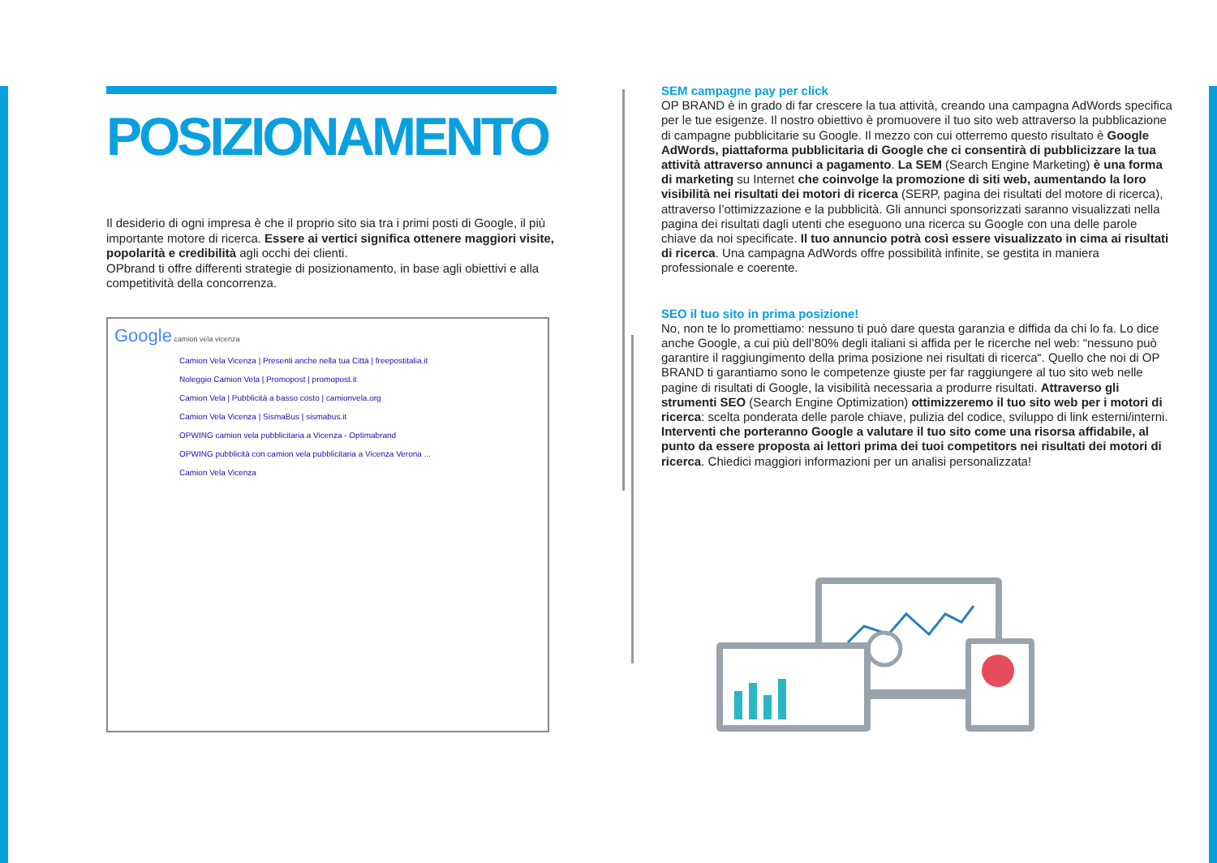POSIZIONAMENTO
Il desiderio di ogni impresa è che il proprio sito sia tra i primi posti di Google, il più importante motore di ricerca. Essere ai vertici significa ottenere maggiori visite, popolarità e credibilità agli occhi dei clienti.
OPbrand ti offre differenti strategie di posizionamento, in base agli obiettivi e alla competitività della concorrenza.
Google camion vela vicenza
Camion Vela Vicenza | Presenti anche nella tua Città | freepostitalia.it
Noleggio Camion Vela | Promopost | promopost.it
Camion Vela | Pubblicità a basso costo | camionvela.org
Camion Vela Vicenza | SismaBus | sismabus.it
OPWING camion vela pubblicitaria a Vicenza - Optimabrand
OPWING pubblicità con camion vela pubblicitaria a Vicenza Verona ...
Camion Vela Vicenza
SEM campagne pay per click
OP BRAND è in grado di far crescere la tua attività, creando una campagna AdWords specifica per le tue esigenze. Il nostro obiettivo è promuovere il tuo sito web attraverso la pubblicazione di campagne pubblicitarie su Google. Il mezzo con cui otterremo questo risultato è Google AdWords, piattaforma pubblicitaria di Google che ci consentirà di pubblicizzare la tua attività attraverso annunci a pagamento. La SEM (Search Engine Marketing) è una forma di marketing su Internet che coinvolge la promozione di siti web, aumentando la loro visibilità nei risultati dei motori di ricerca (SERP, pagina dei risultati del motore di ricerca), attraverso l’ottimizzazione e la pubblicità. Gli annunci sponsorizzati saranno visualizzati nella pagina dei risultati dagli utenti che eseguono una ricerca su Google con una delle parole chiave da noi specificate. Il tuo annuncio potrà così essere visualizzato in cima ai risultati di ricerca. Una campagna AdWords offre possibilità infinite, se gestita in maniera professionale e coerente.
SEO il tuo sito in prima posizione!
No, non te lo promettiamo: nessuno ti può dare questa garanzia e diffida da chi lo fa. Lo dice anche Google, a cui più dell’80% degli italiani si affida per le ricerche nel web: “nessuno può garantire il raggiungimento della prima posizione nei risultati di ricerca“. Quello che noi di OP BRAND ti garantiamo sono le competenze giuste per far raggiungere al tuo sito web nelle pagine di risultati di Google, la visibilità necessaria a produrre risultati. Attraverso gli strumenti SEO (Search Engine Optimization) ottimizzeremo il tuo sito web per i motori di ricerca: scelta ponderata delle parole chiave, pulizia del codice, sviluppo di link esterni/interni. Interventi che porteranno Google a valutare il tuo sito come una risorsa affidabile, al punto da essere proposta ai lettori prima dei tuoi competitors nei risultati dei motori di ricerca. Chiedici maggiori informazioni per un analisi personalizzata!